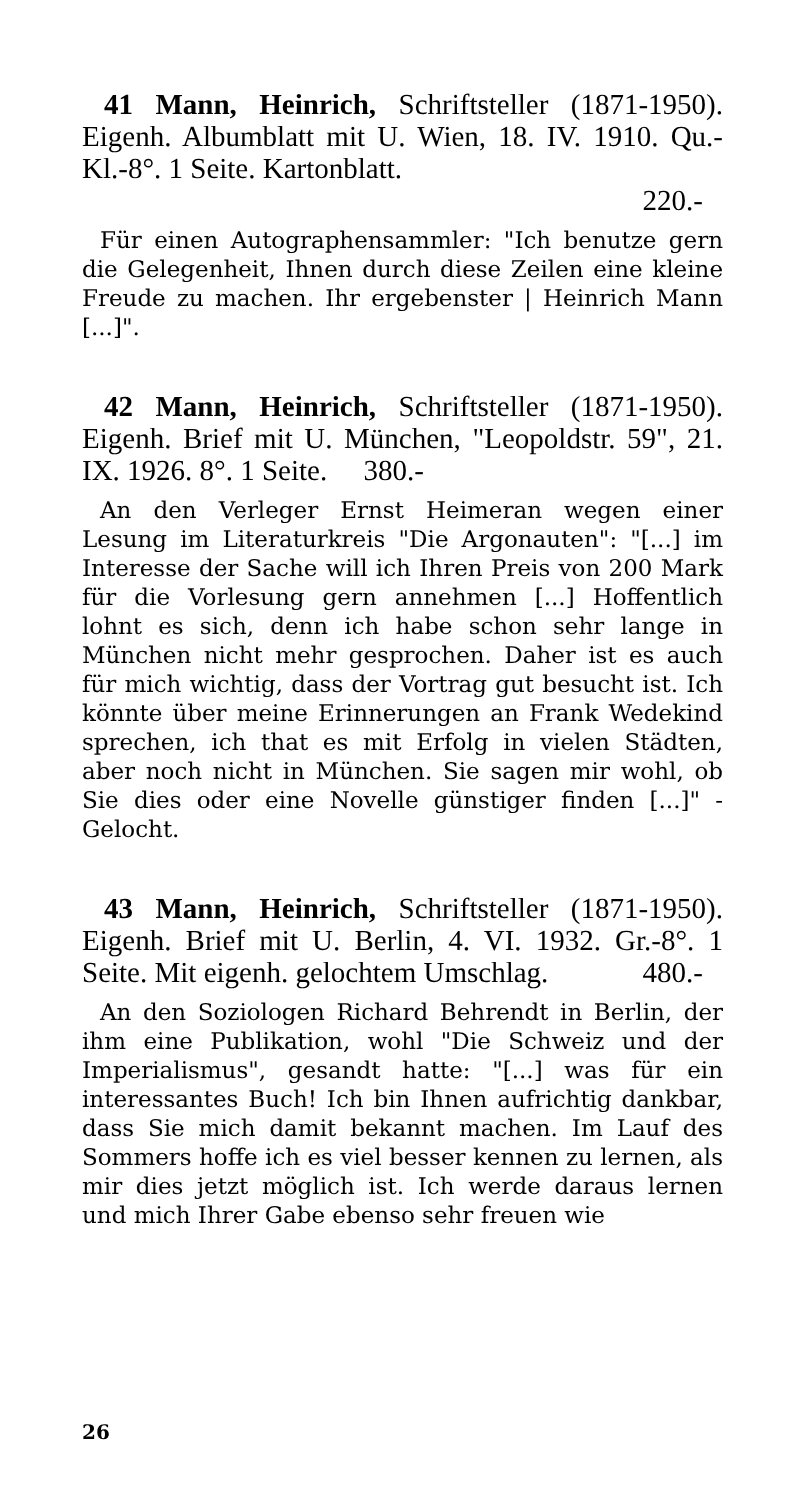41 Mann, Heinrich, Schriftsteller (1871-1950). Eigenh. Albumblatt mit U. Wien, 18. IV. 1910. Qu.-Kl.-8°. 1 Seite. Kartonblatt.
220.-
Für einen Autographensammler: "Ich benutze gern die Gelegenheit, Ihnen durch diese Zeilen eine kleine Freude zu machen. Ihr ergebenster | Heinrich Mann [...]".
42 Mann, Heinrich, Schriftsteller (1871-1950). Eigenh. Brief mit U. München, "Leopoldstr. 59", 21. IX. 1926. 8°. 1 Seite. 380.-
An den Verleger Ernst Heimeran wegen einer Lesung im Literaturkreis "Die Argonauten": "[...] im Interesse der Sache will ich Ihren Preis von 200 Mark für die Vorlesung gern annehmen [...] Hoffentlich lohnt es sich, denn ich habe schon sehr lange in München nicht mehr gesprochen. Daher ist es auch für mich wichtig, dass der Vortrag gut besucht ist. Ich könnte über meine Erinnerungen an Frank Wedekind sprechen, ich that es mit Erfolg in vielen Städten, aber noch nicht in München. Sie sagen mir wohl, ob Sie dies oder eine Novelle günstiger finden [...]" - Gelocht.
43 Mann, Heinrich, Schriftsteller (1871-1950). Eigenh. Brief mit U. Berlin, 4. VI. 1932. Gr.-8°. 1 Seite. Mit eigenh. gelochtem Umschlag. 480.-
An den Soziologen Richard Behrendt in Berlin, der ihm eine Publikation, wohl "Die Schweiz und der Imperialismus", gesandt hatte: "[...] was für ein interessantes Buch! Ich bin Ihnen aufrichtig dankbar, dass Sie mich damit bekannt machen. Im Lauf des Sommers hoffe ich es viel besser kennen zu lernen, als mir dies jetzt möglich ist. Ich werde daraus lernen und mich Ihrer Gabe ebenso sehr freuen wie
26